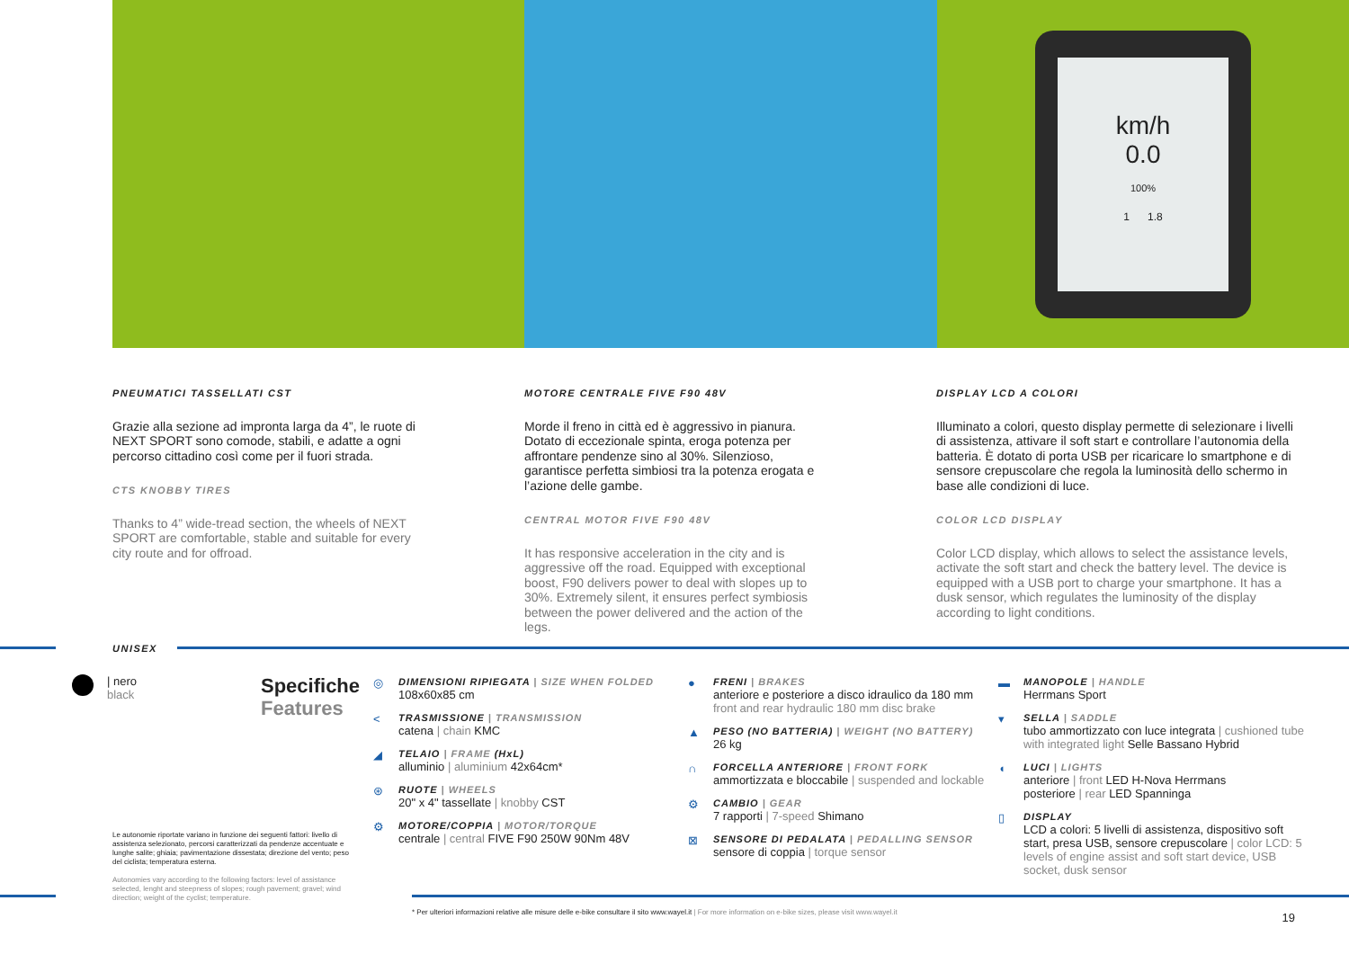km/h
0.0
100%
1 1.8
PNEUMATICI TASSELLATI CST
Grazie alla sezione ad impronta larga da 4”, le ruote di NEXT SPORT sono comode, stabili, e adatte a ogni percorso cittadino così come per il fuori strada.
CTS KNOBBY TIRES
Thanks to 4” wide-tread section, the wheels of NEXT SPORT are comfortable, stable and suitable for every city route and for offroad.
MOTORE CENTRALE FIVE F90 48V
Morde il freno in città ed è aggressivo in pianura. Dotato di eccezionale spinta, eroga potenza per affrontare pendenze sino al 30%. Silenzioso, garantisce perfetta simbiosi tra la potenza erogata e l’azione delle gambe.
CENTRAL MOTOR FIVE F90 48V
It has responsive acceleration in the city and is aggressive off the road. Equipped with exceptional boost, F90 delivers power to deal with slopes up to 30%. Extremely silent, it ensures perfect symbiosis between the power delivered and the action of the legs.
DISPLAY LCD A COLORI
Illuminato a colori, questo display permette di selezionare i livelli di assistenza, attivare il soft start e controllare l’autonomia della batteria. È dotato di porta USB per ricaricare lo smartphone e di sensore crepuscolare che regola la luminosità dello schermo in base alle condizioni di luce.
COLOR LCD DISPLAY
Color LCD display, which allows to select the assistance levels, activate the soft start and check the battery level. The device is equipped with a USB port to charge your smartphone. It has a dusk sensor, which regulates the luminosity of the display according to light conditions.
UNISEX
| nero
black
Specifiche
Features
◎ DIMENSIONI RIPIEGATA | SIZE WHEN FOLDED
108x60x85 cm
< TRASMISSIONE | TRANSMISSION
catena | chain KMC
◢ TELAIO | FRAME (HxL)
alluminio | aluminium 42x64cm*
⊛ RUOTE | WHEELS
20" x 4" tassellate | knobby CST
⚙ MOTORE/COPPIA | MOTOR/TORQUE
centrale | central FIVE F90 250W 90Nm 48V
● FRENI | BRAKES
anteriore e posteriore a disco idraulico da 180 mm
front and rear hydraulic 180 mm disc brake
▲ PESO (NO BATTERIA) | WEIGHT (NO BATTERY)
26 kg
∩ FORCELLA ANTERIORE | FRONT FORK
ammortizzata e bloccabile | suspended and lockable
⚙ CAMBIO | GEAR
7 rapporti | 7-speed Shimano
⊠ SENSORE DI PEDALATA | PEDALLING SENSOR
sensore di coppia | torque sensor
▬ MANOPOLE | HANDLE
Herrmans Sport
▾ SELLA | SADDLE
tubo ammortizzato con luce integrata | cushioned tube with integrated light Selle Bassano Hybrid
◖ LUCI | LIGHTS
anteriore | front LED H-Nova Herrmans
posteriore | rear LED Spanninga
▯ DISPLAY
LCD a colori: 5 livelli di assistenza, dispositivo soft start, presa USB, sensore crepuscolare | color LCD: 5 levels of engine assist and soft start device, USB socket, dusk sensor
Le autonomie riportate variano in funzione dei seguenti fattori: livello di assistenza selezionato, percorsi caratterizzati da pendenze accentuate e lunghe salite; ghiaia; pavimentazione dissestata; direzione del vento; peso del ciclista; temperatura esterna.
Autonomies vary according to the following factors: level of assistance selected, lenght and steepness of slopes; rough pavement; gravel; wind direction; weight of the cyclist; temperature.
* Per ulteriori informazioni relative alle misure delle e-bike consultare il sito www.wayel.it | For more information on e-bike sizes, please visit www.wayel.it
19